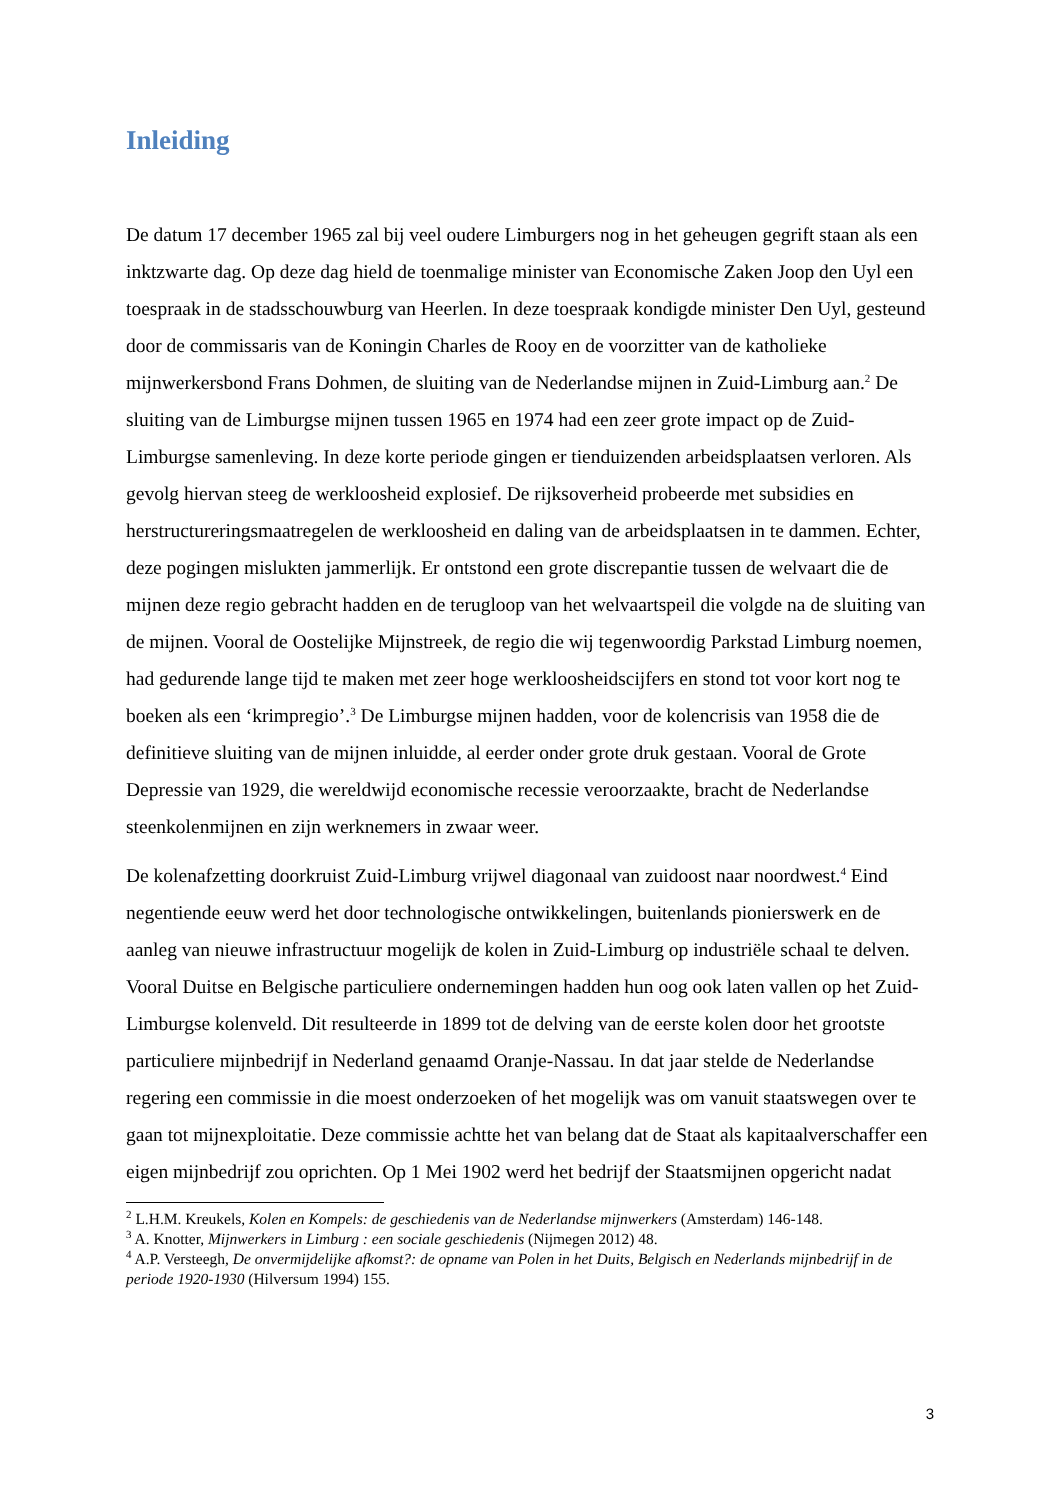Inleiding
De datum 17 december 1965 zal bij veel oudere Limburgers nog in het geheugen gegrift staan als een inktzwarte dag. Op deze dag hield de toenmalige minister van Economische Zaken Joop den Uyl een toespraak in de stadsschouwburg van Heerlen. In deze toespraak kondigde minister Den Uyl, gesteund door de commissaris van de Koningin Charles de Rooy en de voorzitter van de katholieke mijnwerkersbond Frans Dohmen, de sluiting van de Nederlandse mijnen in Zuid-Limburg aan.<sup>2</sup> De sluiting van de Limburgse mijnen tussen 1965 en 1974 had een zeer grote impact op de Zuid-Limburgse samenleving. In deze korte periode gingen er tienduizenden arbeidsplaatsen verloren. Als gevolg hiervan steeg de werkloosheid explosief. De rijksoverheid probeerde met subsidies en herstructureringsmaatregelen de werkloosheid en daling van de arbeidsplaatsen in te dammen. Echter, deze pogingen mislukten jammerlijk. Er ontstond een grote discrepantie tussen de welvaart die de mijnen deze regio gebracht hadden en de terugloop van het welvaartspeil die volgde na de sluiting van de mijnen. Vooral de Oostelijke Mijnstreek, de regio die wij tegenwoordig Parkstad Limburg noemen, had gedurende lange tijd te maken met zeer hoge werkloosheidscijfers en stond tot voor kort nog te boeken als een ‘krimpregio’.<sup>3</sup> De Limburgse mijnen hadden, voor de kolencrisis van 1958 die de definitieve sluiting van de mijnen inluidde, al eerder onder grote druk gestaan. Vooral de Grote Depressie van 1929, die wereldwijd economische recessie veroorzaakte, bracht de Nederlandse steenkolenmijnen en zijn werknemers in zwaar weer.
De kolenafzetting doorkruist Zuid-Limburg vrijwel diagonaal van zuidoost naar noordwest.<sup>4</sup> Eind negentiende eeuw werd het door technologische ontwikkelingen, buitenlands pionierswerk en de aanleg van nieuwe infrastructuur mogelijk de kolen in Zuid-Limburg op industriële schaal te delven. Vooral Duitse en Belgische particuliere ondernemingen hadden hun oog ook laten vallen op het Zuid-Limburgse kolenveld. Dit resulteerde in 1899 tot de delving van de eerste kolen door het grootste particuliere mijnbedrijf in Nederland genaamd Oranje-Nassau. In dat jaar stelde de Nederlandse regering een commissie in die moest onderzoeken of het mogelijk was om vanuit staatswegen over te gaan tot mijnexploitatie. Deze commissie achtte het van belang dat de Staat als kapitaalverschaffer een eigen mijnbedrijf zou oprichten. Op 1 Mei 1902 werd het bedrijf der Staatsmijnen opgericht nadat
<sup>2</sup> L.H.M. Kreukels, Kolen en Kompels: de geschiedenis van de Nederlandse mijnwerkers (Amsterdam) 146-148.
<sup>3</sup> A. Knotter, Mijnwerkers in Limburg : een sociale geschiedenis (Nijmegen 2012) 48.
<sup>4</sup> A.P. Versteegh, De onvermijdelijke afkomst?: de opname van Polen in het Duits, Belgisch en Nederlands mijnbedrijf in de periode 1920-1930 (Hilversum 1994) 155.
3